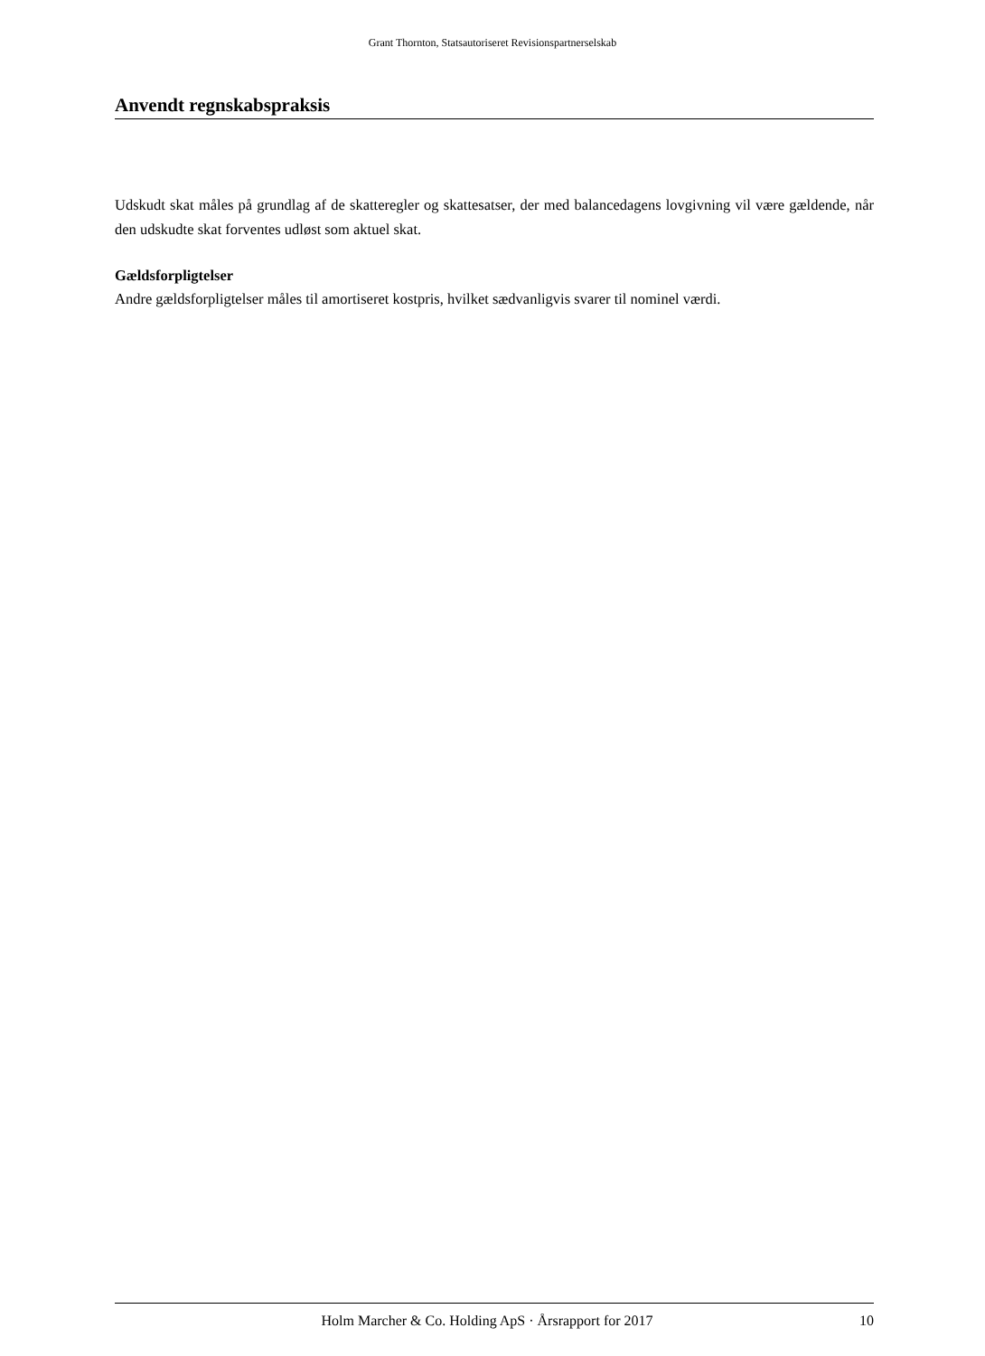Grant Thornton, Statsautoriseret Revisionspartnerselskab
Anvendt regnskabspraksis
Udskudt skat måles på grundlag af de skatteregler og skattesatser, der med balancedagens lovgivning vil være gældende, når den udskudte skat forventes udløst som aktuel skat.
Gældsforpligtelser
Andre gældsforpligtelser måles til amortiseret kostpris, hvilket sædvanligvis svarer til nominel værdi.
Holm Marcher & Co. Holding ApS · Årsrapport for 2017 10